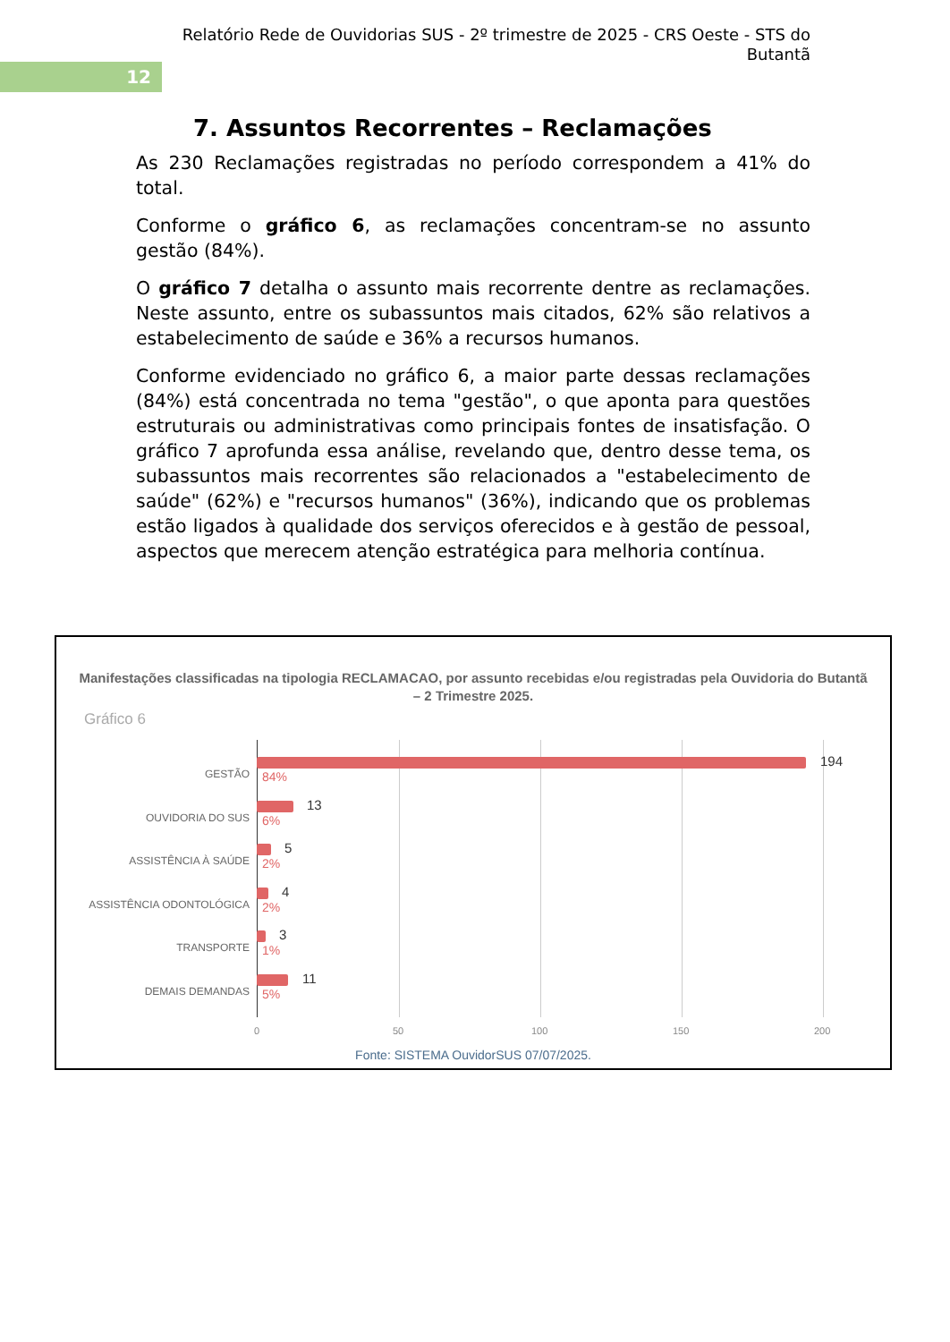Relatório Rede de Ouvidorias SUS - 2º trimestre de 2025 - CRS Oeste - STS do Butantã
12
7. Assuntos Recorrentes – Reclamações
As 230 Reclamações registradas no período correspondem a 41% do total.
Conforme o gráfico 6, as reclamações concentram-se no assunto gestão (84%).
O gráfico 7 detalha o assunto mais recorrente dentre as reclamações. Neste assunto, entre os subassuntos mais citados, 62% são relativos a estabelecimento de saúde e 36% a recursos humanos.
Conforme evidenciado no gráfico 6, a maior parte dessas reclamações (84%) está concentrada no tema "gestão", o que aponta para questões estruturais ou administrativas como principais fontes de insatisfação. O gráfico 7 aprofunda essa análise, revelando que, dentro desse tema, os subassuntos mais recorrentes são relacionados a "estabelecimento de saúde" (62%) e "recursos humanos" (36%), indicando que os problemas estão ligados à qualidade dos serviços oferecidos e à gestão de pessoal, aspectos que merecem atenção estratégica para melhoria contínua.
Manifestações classificadas na tipologia RECLAMACAO, por assunto recebidas e/ou registradas pela Ouvidoria do Butantã – 2 Trimestre 2025.
Gráfico 6
GESTÃO
194
84%
OUVIDORIA DO SUS
13
6%
ASSISTÊNCIA À SAÚDE
5
2%
ASSISTÊNCIA ODONTOLÓGICA
4
2%
TRANSPORTE
3
1%
DEMAIS DEMANDAS
11
5%
0 50 100 150 200
Fonte: SISTEMA OuvidorSUS 07/07/2025.